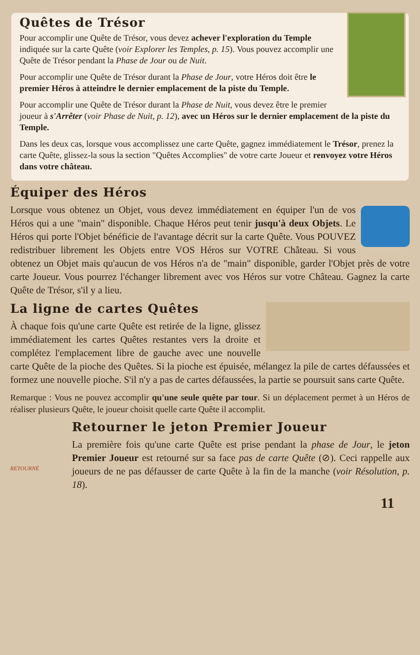Quêtes de Trésor
Pour accomplir une Quête de Trésor, vous devez achever l'exploration du Temple indiquée sur la carte Quête (voir Explorer les Temples, p. 15). Vous pouvez accomplir une Quête de Trésor pendant la Phase de Jour ou de Nuit.
Pour accomplir une Quête de Trésor durant la Phase de Jour, votre Héros doit être le premier Héros à atteindre le dernier emplacement de la piste du Temple.
Pour accomplir une Quête de Trésor durant la Phase de Nuit, vous devez être le premier joueur à s'Arrêter (voir Phase de Nuit, p. 12), avec un Héros sur le dernier emplacement de la piste du Temple.
Dans les deux cas, lorsque vous accomplissez une carte Quête, gagnez immédiatement le Trésor, prenez la carte Quête, glissez-la sous la section "Quêtes Accomplies" de votre carte Joueur et renvoyez votre Héros dans votre château.
Équiper des Héros
Lorsque vous obtenez un Objet, vous devez immédiatement en équiper l'un de vos Héros qui a une "main" disponible. Chaque Héros peut tenir jusqu'à deux Objets. Le Héros qui porte l'Objet bénéficie de l'avantage décrit sur la carte Quête. Vous POUVEZ redistribuer librement les Objets entre VOS Héros sur VOTRE Château. Si vous obtenez un Objet mais qu'aucun de vos Héros n'a de "main" disponible, garder l'Objet près de votre carte Joueur. Vous pourrez l'échanger librement avec vos Héros sur votre Château. Gagnez la carte Quête de Trésor, s'il y a lieu.
La ligne de cartes Quêtes
À chaque fois qu'une carte Quête est retirée de la ligne, glissez immédiatement les cartes Quêtes restantes vers la droite et complétez l'emplacement libre de gauche avec une nouvelle carte Quête de la pioche des Quêtes. Si la pioche est épuisée, mélangez la pile de cartes défaussées et formez une nouvelle pioche. S'il n'y a pas de cartes défaussées, la partie se poursuit sans carte Quête.
Remarque : Vous ne pouvez accomplir qu'une seule quête par tour. Si un déplacement permet à un Héros de réaliser plusieurs Quête, le joueur choisit quelle carte Quête il accomplit.
RETOURNÉ
Retourner le jeton Premier Joueur
La première fois qu'une carte Quête est prise pendant la phase de Jour, le jeton Premier Joueur est retourné sur sa face pas de carte Quête (⊘). Ceci rappelle aux joueurs de ne pas défausser de carte Quête à la fin de la manche (voir Résolution, p. 18).
11